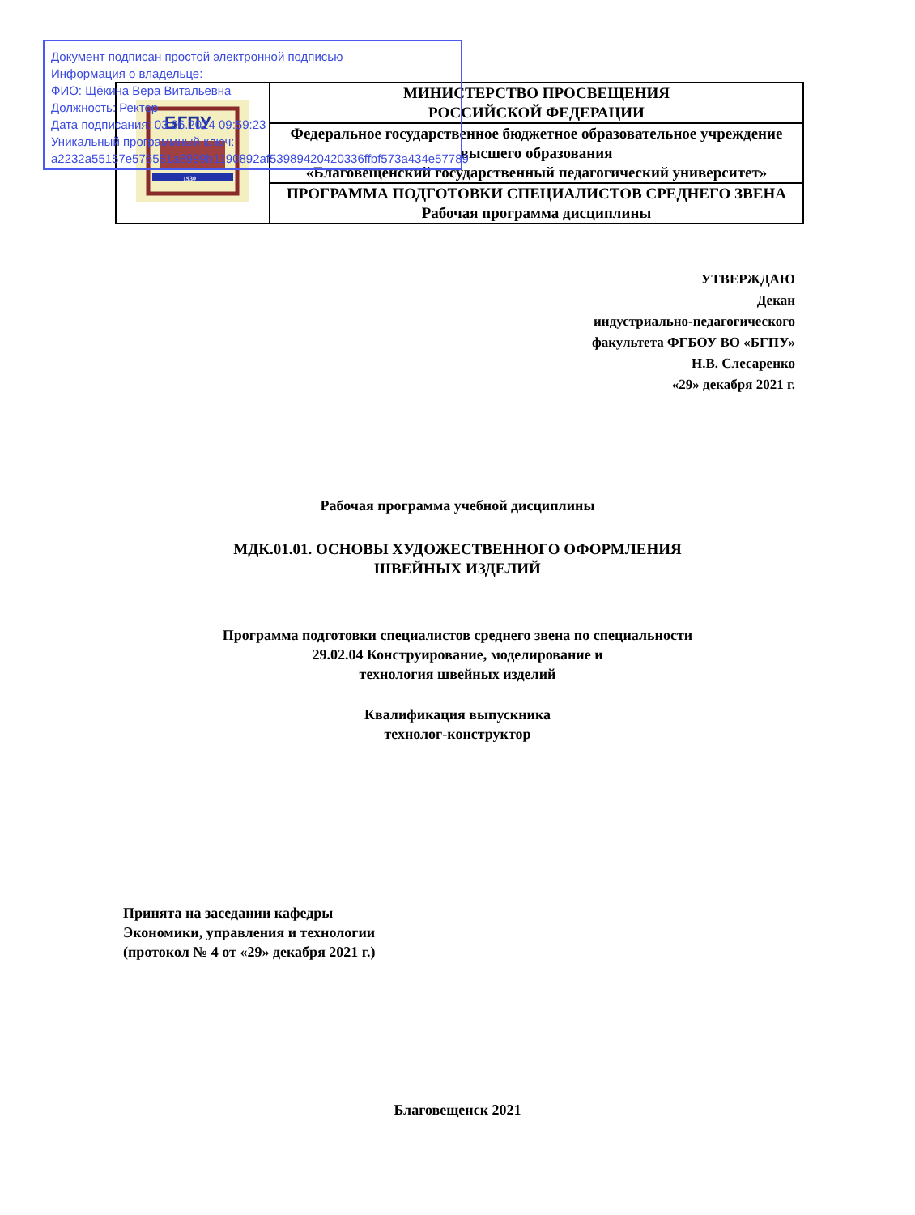Документ подписан простой электронной подписью
Информация о владельце:
ФИО: Щёкина Вера Витальевна
Должность: Ректор
Дата подписания: 03.06.2024 09:59:23
Уникальный программный ключ:
a2232a55157e576551a8999b1190892af53989420420336ffbf573a434e57789
| БГПУ 1930 | МИНИСТЕРСТВО ПРОСВЕЩЕНИЯ РОССИЙСКОЙ ФЕДЕРАЦИИ |
| | Федеральное государственное бюджетное образовательное учреждение высшего образования «Благовещенский государственный педагогический университет» |
| | ПРОГРАММА ПОДГОТОВКИ СПЕЦИАЛИСТОВ СРЕДНЕГО ЗВЕНА Рабочая программа дисциплины |
УТВЕРЖДАЮ
Декан
индустриально-педагогического
факультета ФГБОУ ВО «БГПУ»
Н.В. Слесаренко
«29» декабря 2021 г.
Рабочая программа учебной дисциплины
МДК.01.01. ОСНОВЫ ХУДОЖЕСТВЕННОГО ОФОРМЛЕНИЯ
ШВЕЙНЫХ ИЗДЕЛИЙ
Программа подготовки специалистов среднего звена по специальности
29.02.04 Конструирование, моделирование и
технология швейных изделий
Квалификация выпускника
технолог-конструктор
Принята на заседании кафедры
Экономики, управления и технологии
(протокол № 4 от «29» декабря 2021 г.)
Благовещенск 2021